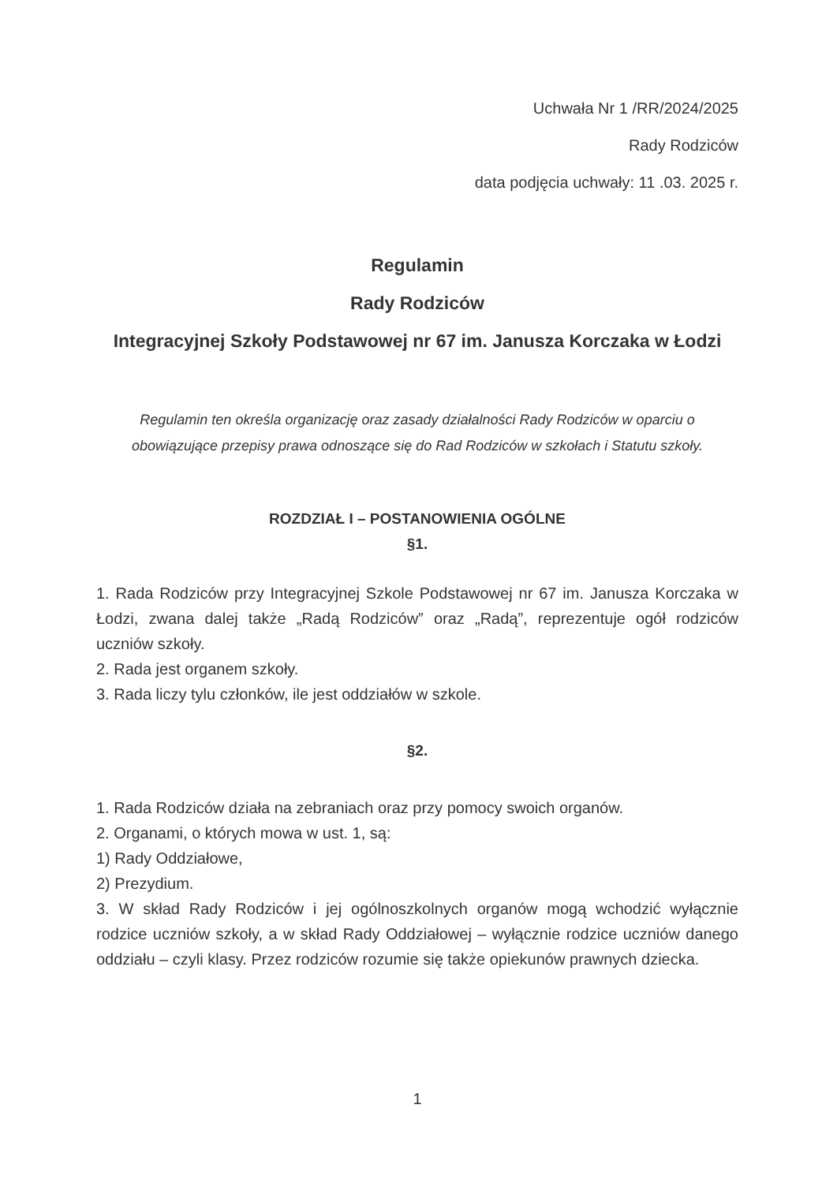Uchwała Nr 1 /RR/2024/2025
Rady Rodziców
data podjęcia uchwały: 11 .03. 2025 r.
Regulamin
Rady Rodziców
Integracyjnej Szkoły Podstawowej nr 67 im. Janusza Korczaka w Łodzi
Regulamin ten określa organizację oraz zasady działalności Rady Rodziców w oparciu o obowiązujące przepisy prawa odnoszące się do Rad Rodziców w szkołach i Statutu szkoły.
ROZDZIAŁ I – POSTANOWIENIA OGÓLNE
§1.
1. Rada Rodziców przy Integracyjnej Szkole Podstawowej nr 67 im. Janusza Korczaka w Łodzi, zwana dalej także „Radą Rodziców” oraz „Radą”, reprezentuje ogół rodziców uczniów szkoły.
2. Rada jest organem szkoły.
3. Rada liczy tylu członków, ile jest oddziałów w szkole.
§2.
1. Rada Rodziców działa na zebraniach oraz przy pomocy swoich organów.
2. Organami, o których mowa w ust. 1, są:
1) Rady Oddziałowe,
2) Prezydium.
3. W skład Rady Rodziców i jej ogólnoszkolnych organów mogą wchodzić wyłącznie rodzice uczniów szkoły, a w skład Rady Oddziałowej – wyłącznie rodzice uczniów danego oddziału – czyli klasy. Przez rodziców rozumie się także opiekunów prawnych dziecka.
1